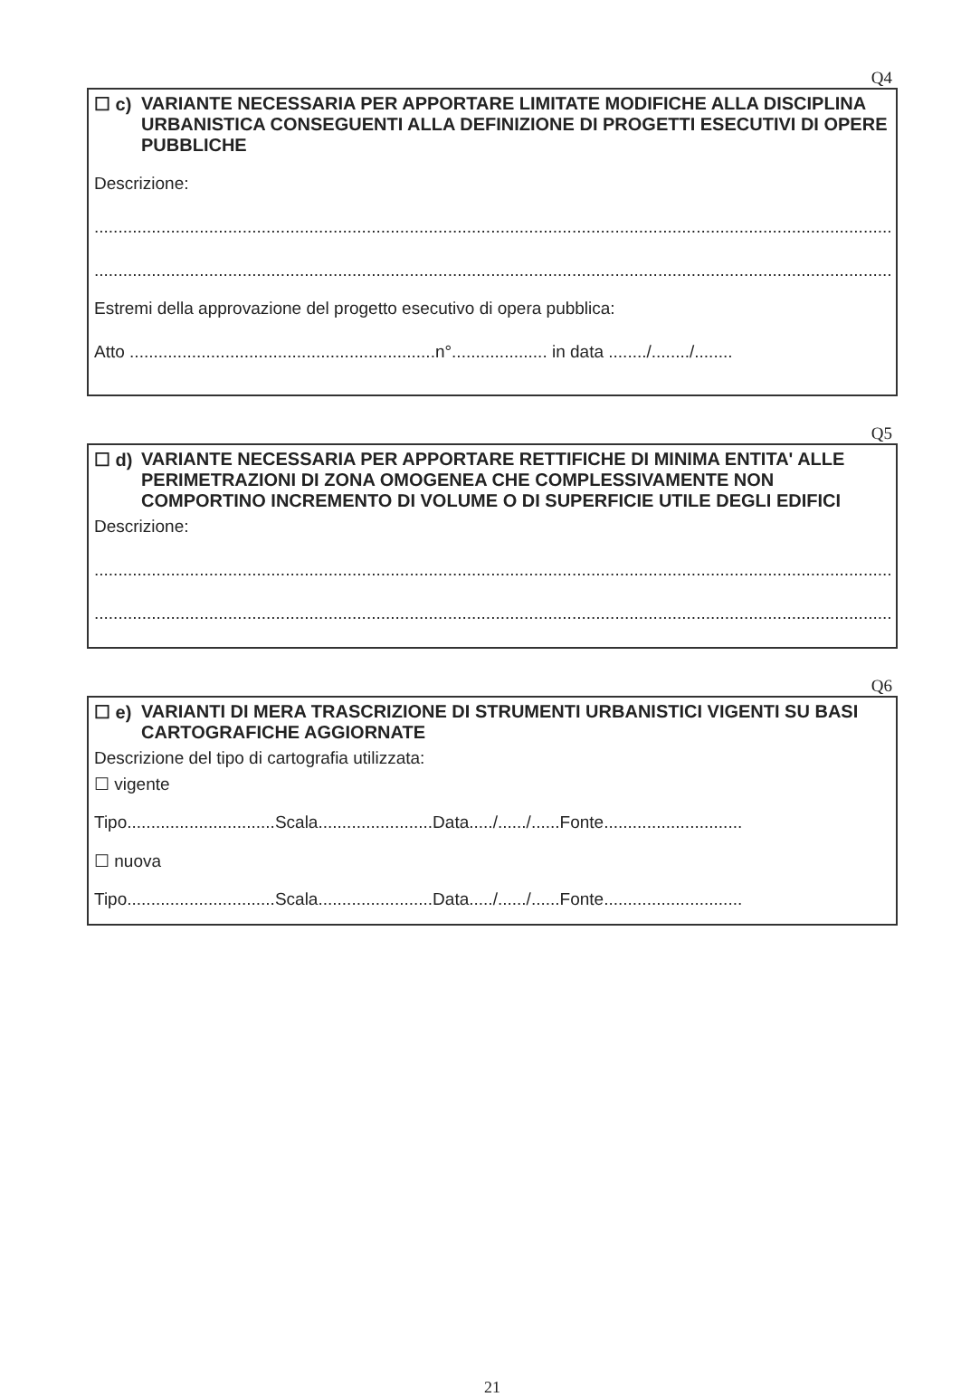Q4
☐ c) VARIANTE NECESSARIA PER APPORTARE LIMITATE MODIFICHE ALLA DISCIPLINA URBANISTICA CONSEGUENTI ALLA DEFINIZIONE DI PROGETTI ESECUTIVI DI OPERE PUBBLICHE
Descrizione:
..........................................................................................................................................................................................................
..........................................................................................................................................................................................................
Estremi della approvazione del progetto esecutivo di opera pubblica:
Atto ................................................................n°.................... in data ......../......../........
Q5
☐ d) VARIANTE NECESSARIA PER APPORTARE RETTIFICHE DI MINIMA ENTITA' ALLE PERIMETRAZIONI DI ZONA OMOGENEA CHE COMPLESSIVAMENTE NON COMPORTINO INCREMENTO DI VOLUME O DI SUPERFICIE UTILE DEGLI EDIFICI
Descrizione:
..........................................................................................................................................................................................................
..........................................................................................................................................................................................................
Q6
☐ e) VARIANTI DI MERA TRASCRIZIONE DI STRUMENTI URBANISTICI VIGENTI SU BASI CARTOGRAFICHE AGGIORNATE
Descrizione del tipo di cartografia utilizzata:
☐ vigente
Tipo...............................Scala........................Data...../....../......Fonte.............................
☐ nuova
Tipo...............................Scala........................Data...../....../......Fonte.............................
21